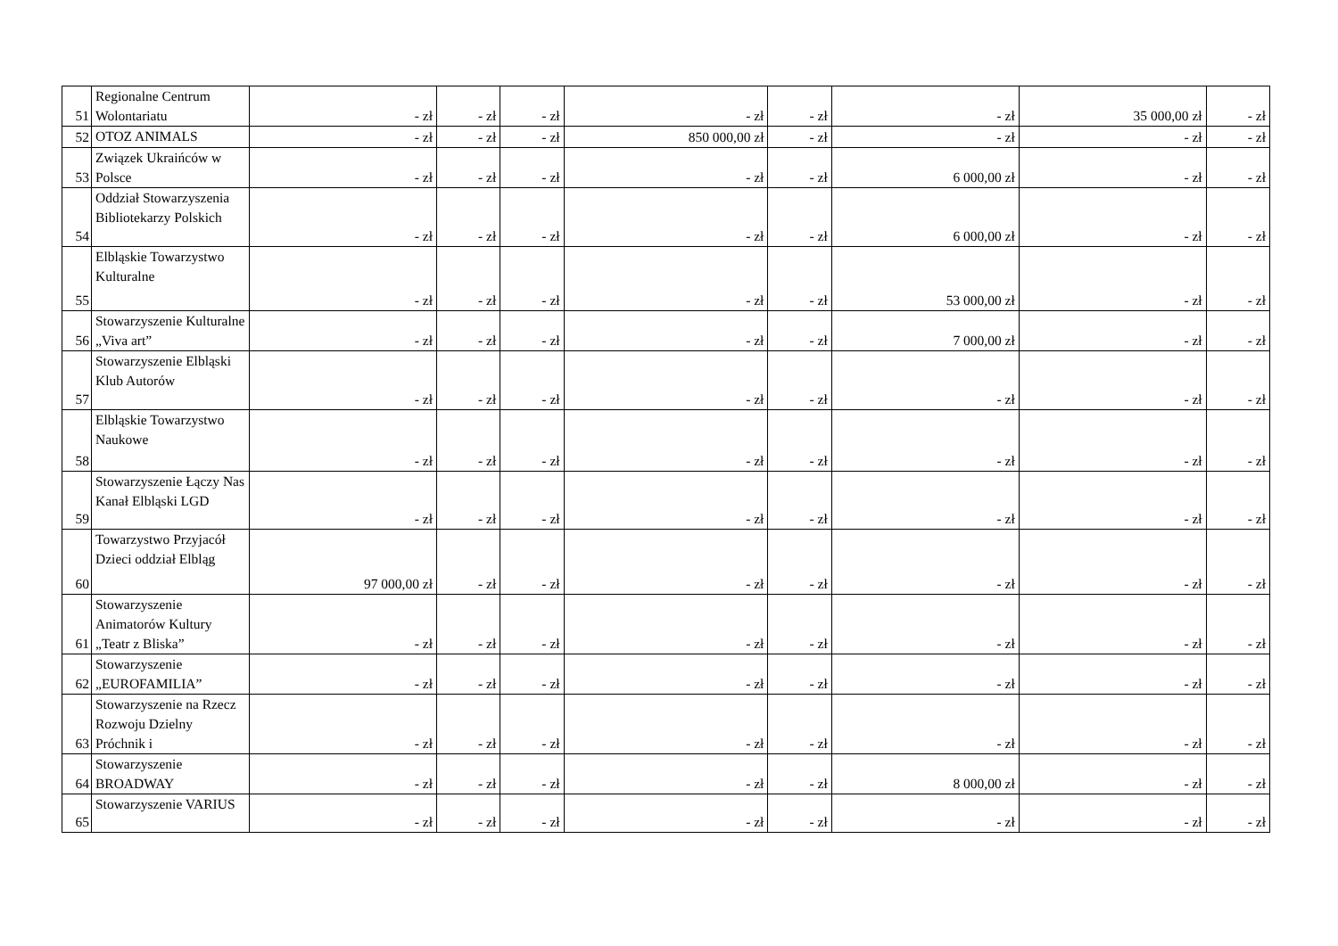| 51 | Regionalne Centrum Wolontariatu | - zł | - zł | - zł | - zł | - zł | - zł | 35 000,00 zł | - zł |
| 52 | OTOZ ANIMALS | - zł | - zł | - zł | 850 000,00 zł | - zł | - zł | - zł | - zł |
| 53 | Związek Ukraińców w Polsce | - zł | - zł | - zł | - zł | - zł | 6 000,00 zł | - zł | - zł |
| 54 | Oddział Stowarzyszenia Bibliotekarzy Polskich | - zł | - zł | - zł | - zł | - zł | 6 000,00 zł | - zł | - zł |
| 55 | Elbląskie Towarzystwo Kulturalne | - zł | - zł | - zł | - zł | - zł | 53 000,00 zł | - zł | - zł |
| 56 | Stowarzyszenie Kulturalne „Viva art” | - zł | - zł | - zł | - zł | - zł | 7 000,00 zł | - zł | - zł |
| 57 | Stowarzyszenie Elbląski Klub Autorów | - zł | - zł | - zł | - zł | - zł | - zł | - zł | - zł |
| 58 | Elbląskie Towarzystwo Naukowe | - zł | - zł | - zł | - zł | - zł | - zł | - zł | - zł |
| 59 | Stowarzyszenie Łączy Nas Kanał Elbląski LGD | - zł | - zł | - zł | - zł | - zł | - zł | - zł | - zł |
| 60 | Towarzystwo Przyjacół Dzieci oddział Elbląg | 97 000,00 zł | - zł | - zł | - zł | - zł | - zł | - zł | - zł |
| 61 | Stowarzyszenie Animatorów Kultury „Teatr z Bliska” | - zł | - zł | - zł | - zł | - zł | - zł | - zł | - zł |
| 62 | Stowarzyszenie „EUROFAMILIA” | - zł | - zł | - zł | - zł | - zł | - zł | - zł | - zł |
| 63 | Stowarzyszenie na Rzecz Rozwoju Dzielny Próchnik i | - zł | - zł | - zł | - zł | - zł | - zł | - zł | - zł |
| 64 | Stowarzyszenie BROADWAY | - zł | - zł | - zł | - zł | - zł | 8 000,00 zł | - zł | - zł |
| 65 | Stowarzyszenie VARIUS | - zł | - zł | - zł | - zł | - zł | - zł | - zł | - zł |